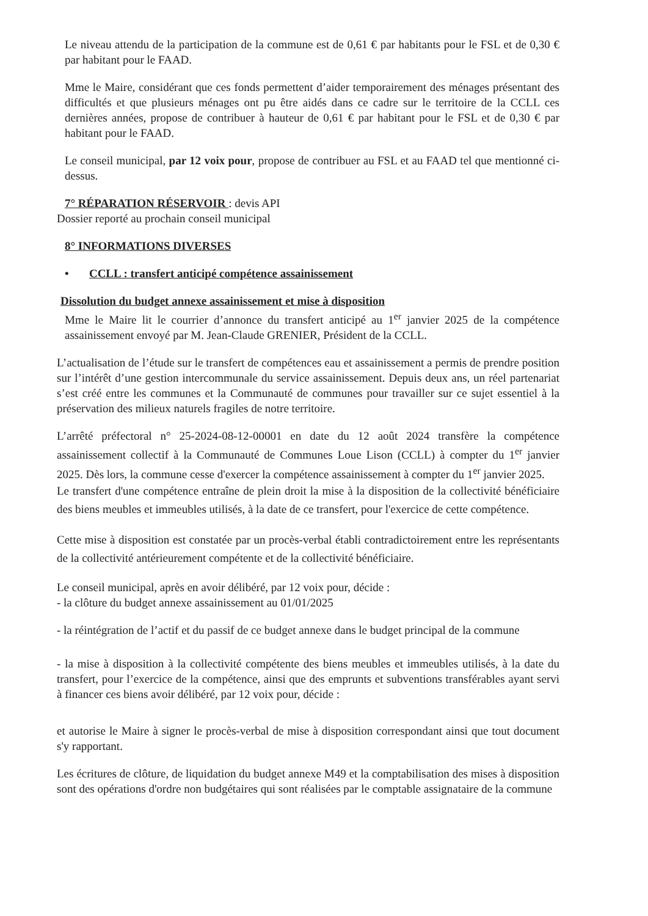Le niveau attendu de la participation de la commune est de 0,61 € par habitants pour le FSL et de 0,30 € par habitant pour le FAAD.
Mme le Maire, considérant que ces fonds permettent d’aider temporairement des ménages présentant des difficultés et que plusieurs ménages ont pu être aidés dans ce cadre sur le territoire de la CCLL ces dernières années, propose de contribuer à hauteur de 0,61 € par habitant pour le FSL et de 0,30 € par habitant pour le FAAD.
Le conseil municipal, par 12 voix pour, propose de contribuer au FSL et au FAAD tel que mentionné ci-dessus.
7° RÉPARATION RÉSERVOIR : devis API
Dossier reporté au prochain conseil municipal
8° INFORMATIONS DIVERSES
• CCLL : transfert anticipé compétence assainissement
Dissolution du budget annexe assainissement et mise à disposition
Mme le Maire lit le courrier d’annonce du transfert anticipé au 1<sup>er</sup> janvier 2025 de la compétence assainissement envoyé par M. Jean-Claude GRENIER, Président de la CCLL.
L’actualisation de l’étude sur le transfert de compétences eau et assainissement a permis de prendre position sur l’intérêt d’une gestion intercommunale du service assainissement. Depuis deux ans, un réel partenariat s’est créé entre les communes et la Communauté de communes pour travailler sur ce sujet essentiel à la préservation des milieux naturels fragiles de notre territoire.
L’arrêté préfectoral n° 25-2024-08-12-00001 en date du 12 août 2024 transfère la compétence assainissement collectif à la Communauté de Communes Loue Lison (CCLL) à compter du 1<sup>er</sup> janvier 2025. Dès lors, la commune cesse d'exercer la compétence assainissement à compter du 1<sup>er</sup> janvier 2025.
Le transfert d'une compétence entraîne de plein droit la mise à la disposition de la collectivité bénéficiaire des biens meubles et immeubles utilisés, à la date de ce transfert, pour l'exercice de cette compétence.
Cette mise à disposition est constatée par un procès-verbal établi contradictoirement entre les représentants de la collectivité antérieurement compétente et de la collectivité bénéficiaire.
Le conseil municipal, après en avoir délibéré, par 12 voix pour, décide :
- la clôture du budget annexe assainissement au 01/01/2025
- la réintégration de l’actif et du passif de ce budget annexe dans le budget principal de la commune
- la mise à disposition à la collectivité compétente des biens meubles et immeubles utilisés, à la date du transfert, pour l’exercice de la compétence, ainsi que des emprunts et subventions transférables ayant servi à financer ces biens avoir délibéré, par 12 voix pour, décide :
et autorise le Maire à signer le procès-verbal de mise à disposition correspondant ainsi que tout document s'y rapportant.
Les écritures de clôture, de liquidation du budget annexe M49 et la comptabilisation des mises à disposition sont des opérations d'ordre non budgétaires qui sont réalisées par le comptable assignataire de la commune